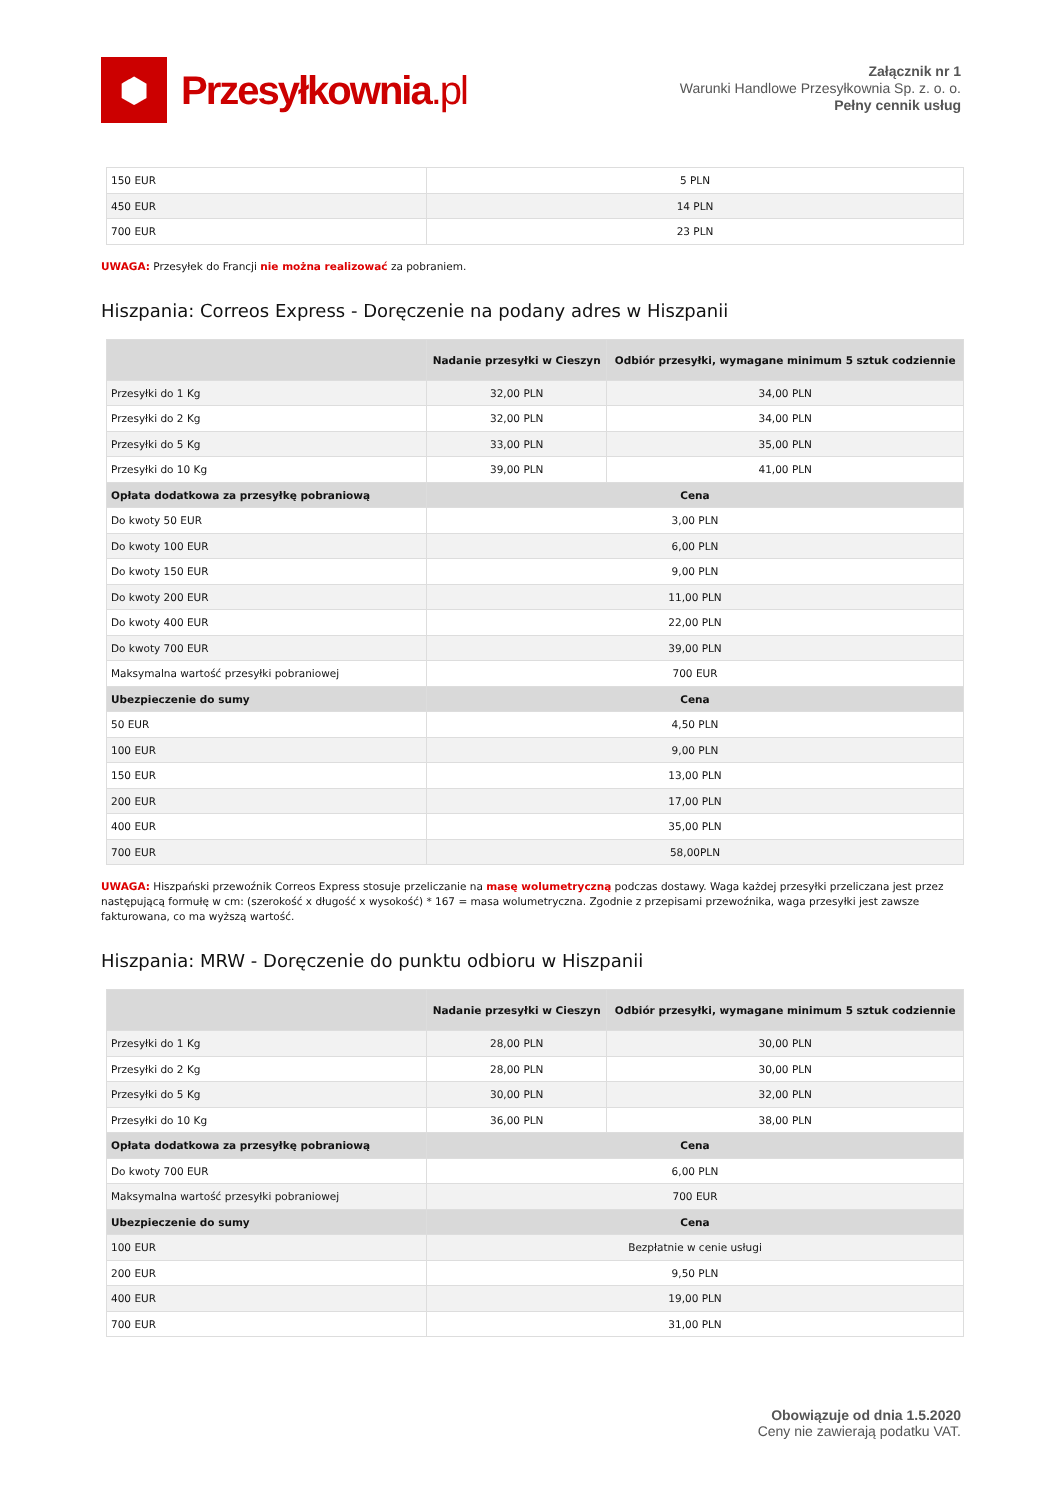⬢
Przesyłkownia.pl
Załącznik nr 1
Warunki Handlowe Przesyłkownia Sp. z. o. o.
Pełny cennik usług
| 150 EUR | 5 PLN |
| 450 EUR | 14 PLN |
| 700 EUR | 23 PLN |
UWAGA: Przesyłek do Francji nie można realizować za pobraniem.
Hiszpania: Correos Express - Doręczenie na podany adres w Hiszpanii
| | Nadanie przesyłki w Cieszyn | Odbiór przesyłki, wymagane minimum 5 sztuk codziennie |
| --- | --- | --- |
| Przesyłki do 1 Kg | 32,00 PLN | 34,00 PLN |
| Przesyłki do 2 Kg | 32,00 PLN | 34,00 PLN |
| Przesyłki do 5 Kg | 33,00 PLN | 35,00 PLN |
| Przesyłki do 10 Kg | 39,00 PLN | 41,00 PLN |
| Opłata dodatkowa za przesyłkę pobraniową | Cena | |
| Do kwoty 50 EUR | 3,00 PLN | |
| Do kwoty 100 EUR | 6,00 PLN | |
| Do kwoty 150 EUR | 9,00 PLN | |
| Do kwoty 200 EUR | 11,00 PLN | |
| Do kwoty 400 EUR | 22,00 PLN | |
| Do kwoty 700 EUR | 39,00 PLN | |
| Maksymalna wartość przesyłki pobraniowej | 700 EUR | |
| Ubezpieczenie do sumy | Cena | |
| 50 EUR | 4,50 PLN | |
| 100 EUR | 9,00 PLN | |
| 150 EUR | 13,00 PLN | |
| 200 EUR | 17,00 PLN | |
| 400 EUR | 35,00 PLN | |
| 700 EUR | 58,00PLN | |
UWAGA: Hiszpański przewoźnik Correos Express stosuje przeliczanie na masę wolumetryczną podczas dostawy. Waga każdej przesyłki przeliczana jest przez następującą formułę w cm: (szerokość x długość x wysokość) * 167 = masa wolumetryczna. Zgodnie z przepisami przewoźnika, waga przesyłki jest zawsze fakturowana, co ma wyższą wartość.
Hiszpania: MRW - Doręczenie do punktu odbioru w Hiszpanii
| | Nadanie przesyłki w Cieszyn | Odbiór przesyłki, wymagane minimum 5 sztuk codziennie |
| --- | --- | --- |
| Przesyłki do 1 Kg | 28,00 PLN | 30,00 PLN |
| Przesyłki do 2 Kg | 28,00 PLN | 30,00 PLN |
| Przesyłki do 5 Kg | 30,00 PLN | 32,00 PLN |
| Przesyłki do 10 Kg | 36,00 PLN | 38,00 PLN |
| Opłata dodatkowa za przesyłkę pobraniową | Cena | |
| Do kwoty 700 EUR | 6,00 PLN | |
| Maksymalna wartość przesyłki pobraniowej | 700 EUR | |
| Ubezpieczenie do sumy | Cena | |
| 100 EUR | Bezpłatnie w cenie usługi | |
| 200 EUR | 9,50 PLN | |
| 400 EUR | 19,00 PLN | |
| 700 EUR | 31,00 PLN | |
Obowiązuje od dnia 1.5.2020
Ceny nie zawierają podatku VAT.